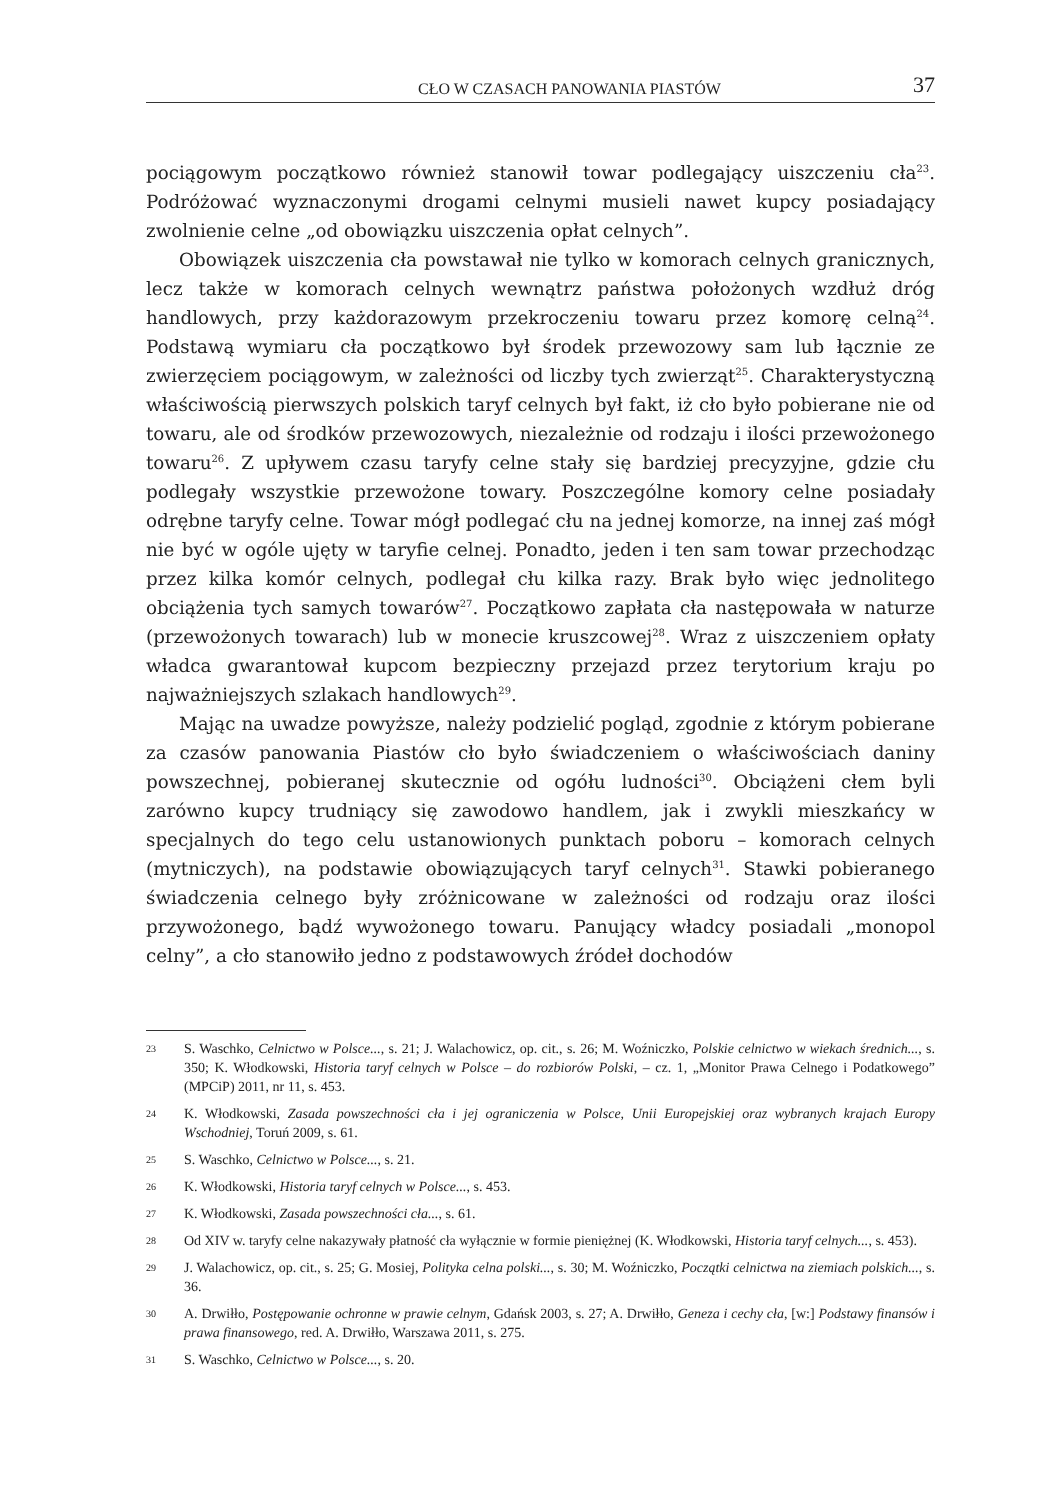CŁO W CZASACH PANOWANIA PIASTÓW 37
pociągowym początkowo również stanowił towar podlegający uiszczeniu cła<sup>23</sup>. Podróżować wyznaczonymi drogami celnymi musieli nawet kupcy posiadający zwolnienie celne „od obowiązku uiszczenia opłat celnych”.
Obowiązek uiszczenia cła powstawał nie tylko w komorach celnych granicznych, lecz także w komorach celnych wewnątrz państwa położonych wzdłuż dróg handlowych, przy każdorazowym przekroczeniu towaru przez komorę celną<sup>24</sup>. Podstawą wymiaru cła początkowo był środek przewozowy sam lub łącznie ze zwierzęciem pociągowym, w zależności od liczby tych zwierząt<sup>25</sup>. Charakterystyczną właściwością pierwszych polskich taryf celnych był fakt, iż cło było pobierane nie od towaru, ale od środków przewozowych, niezależnie od rodzaju i ilości przewożonego towaru<sup>26</sup>. Z upływem czasu taryfy celne stały się bardziej precyzyjne, gdzie cłu podlegały wszystkie przewożone towary. Poszczególne komory celne posiadały odrębne taryfy celne. Towar mógł podlegać cłu na jednej komorze, na innej zaś mógł nie być w ogóle ujęty w taryfie celnej. Ponadto, jeden i ten sam towar przechodząc przez kilka komór celnych, podlegał cłu kilka razy. Brak było więc jednolitego obciążenia tych samych towarów<sup>27</sup>. Początkowo zapłata cła następowała w naturze (przewożonych towarach) lub w monecie kruszcowej<sup>28</sup>. Wraz z uiszczeniem opłaty władca gwarantował kupcom bezpieczny przejazd przez terytorium kraju po najważniejszych szlakach handlowych<sup>29</sup>.
Mając na uwadze powyższe, należy podzielić pogląd, zgodnie z którym pobierane za czasów panowania Piastów cło było świadczeniem o właściwościach daniny powszechnej, pobieranej skutecznie od ogółu ludności<sup>30</sup>. Obciążeni cłem byli zarówno kupcy trudniący się zawodowo handlem, jak i zwykli mieszkańcy w specjalnych do tego celu ustanowionych punktach poboru – komorach celnych (mytniczych), na podstawie obowiązujących taryf celnych<sup>31</sup>. Stawki pobieranego świadczenia celnego były zróżnicowane w zależności od rodzaju oraz ilości przywożonego, bądź wywożonego towaru. Panujący władcy posiadali „monopol celny”, a cło stanowiło jedno z podstawowych źródeł dochodów
23 S. Waschko, Celnictwo w Polsce..., s. 21; J. Walachowicz, op. cit., s. 26; M. Woźniczko, Polskie celnictwo w wiekach średnich..., s. 350; K. Włodkowski, Historia taryf celnych w Polsce – do rozbiorów Polski, – cz. 1, „Monitor Prawa Celnego i Podatkowego” (MPCiP) 2011, nr 11, s. 453.
24 K. Włodkowski, Zasada powszechności cła i jej ograniczenia w Polsce, Unii Europejskiej oraz wybranych krajach Europy Wschodniej, Toruń 2009, s. 61.
25 S. Waschko, Celnictwo w Polsce..., s. 21.
26 K. Włodkowski, Historia taryf celnych w Polsce..., s. 453.
27 K. Włodkowski, Zasada powszechności cła..., s. 61.
28 Od XIV w. taryfy celne nakazywały płatność cła wyłącznie w formie pieniężnej (K. Włodkowski, Historia taryf celnych..., s. 453).
29 J. Walachowicz, op. cit., s. 25; G. Mosiej, Polityka celna polski..., s. 30; M. Woźniczko, Początki celnictwa na ziemiach polskich..., s. 36.
30 A. Drwiłło, Postępowanie ochronne w prawie celnym, Gdańsk 2003, s. 27; A. Drwiłło, Geneza i cechy cła, [w:] Podstawy finansów i prawa finansowego, red. A. Drwiłło, Warszawa 2011, s. 275.
31 S. Waschko, Celnictwo w Polsce..., s. 20.